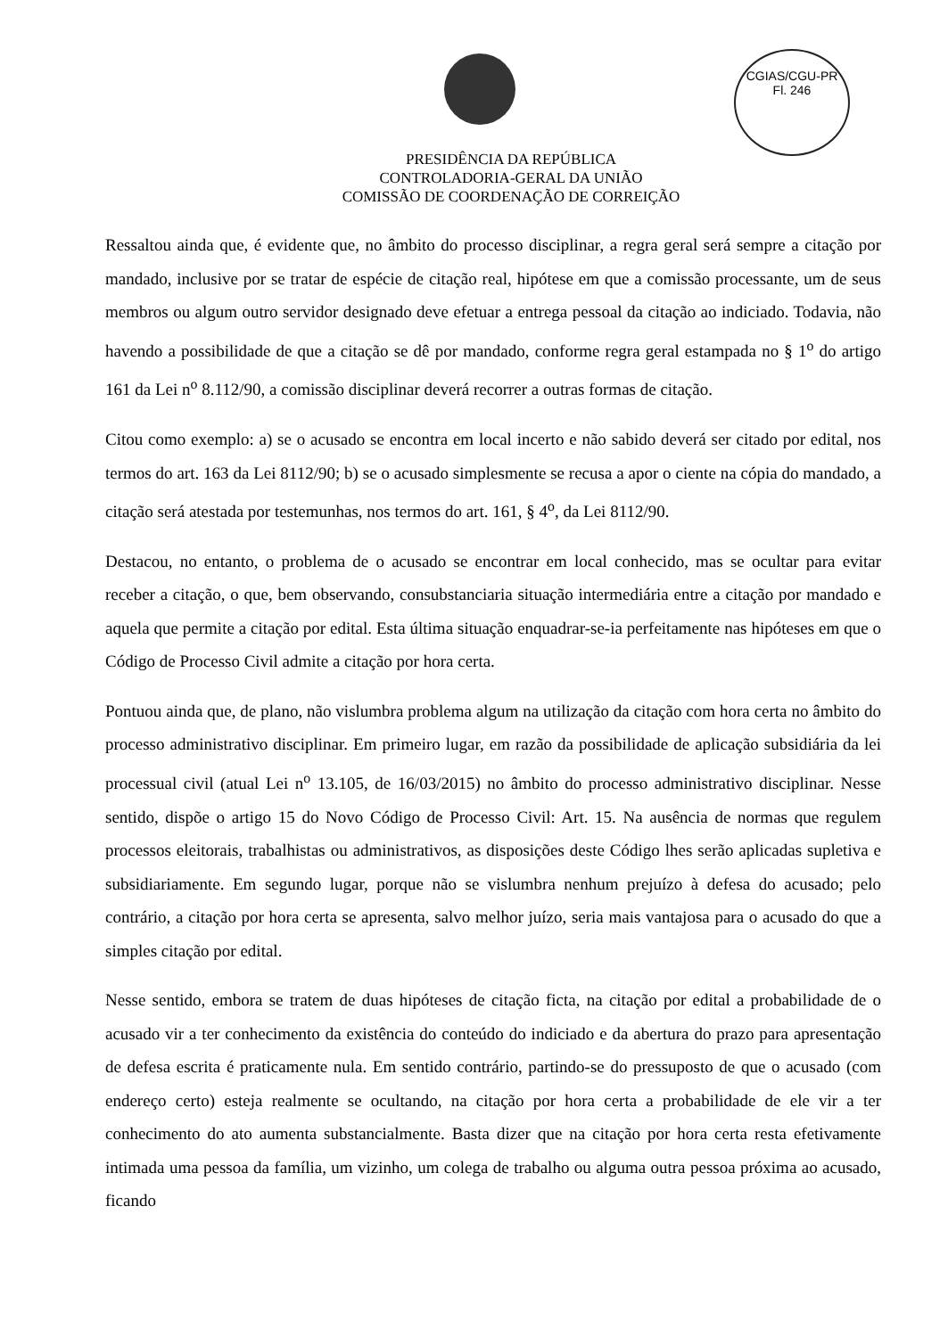CGIAS/CGU-PR
Fl. 246
PRESIDÊNCIA DA REPÚBLICA
CONTROLADORIA-GERAL DA UNIÃO
COMISSÃO DE COORDENAÇÃO DE CORREIÇÃO
Ressaltou ainda que, é evidente que, no âmbito do processo disciplinar, a regra geral será sempre a citação por mandado, inclusive por se tratar de espécie de citação real, hipótese em que a comissão processante, um de seus membros ou algum outro servidor designado deve efetuar a entrega pessoal da citação ao indiciado. Todavia, não havendo a possibilidade de que a citação se dê por mandado, conforme regra geral estampada no § 1<sup>o</sup> do artigo 161 da Lei n<sup>o</sup> 8.112/90, a comissão disciplinar deverá recorrer a outras formas de citação.
Citou como exemplo: a) se o acusado se encontra em local incerto e não sabido deverá ser citado por edital, nos termos do art. 163 da Lei 8112/90; b) se o acusado simplesmente se recusa a apor o ciente na cópia do mandado, a citação será atestada por testemunhas, nos termos do art. 161, § 4<sup>o</sup>, da Lei 8112/90.
Destacou, no entanto, o problema de o acusado se encontrar em local conhecido, mas se ocultar para evitar receber a citação, o que, bem observando, consubstanciaria situação intermediária entre a citação por mandado e aquela que permite a citação por edital. Esta última situação enquadrar-se-ia perfeitamente nas hipóteses em que o Código de Processo Civil admite a citação por hora certa.
Pontuou ainda que, de plano, não vislumbra problema algum na utilização da citação com hora certa no âmbito do processo administrativo disciplinar. Em primeiro lugar, em razão da possibilidade de aplicação subsidiária da lei processual civil (atual Lei n<sup>o</sup> 13.105, de 16/03/2015) no âmbito do processo administrativo disciplinar. Nesse sentido, dispõe o artigo 15 do Novo Código de Processo Civil: Art. 15. Na ausência de normas que regulem processos eleitorais, trabalhistas ou administrativos, as disposições deste Código lhes serão aplicadas supletiva e subsidiariamente. Em segundo lugar, porque não se vislumbra nenhum prejuízo à defesa do acusado; pelo contrário, a citação por hora certa se apresenta, salvo melhor juízo, seria mais vantajosa para o acusado do que a simples citação por edital.
Nesse sentido, embora se tratem de duas hipóteses de citação ficta, na citação por edital a probabilidade de o acusado vir a ter conhecimento da existência do conteúdo do indiciado e da abertura do prazo para apresentação de defesa escrita é praticamente nula. Em sentido contrário, partindo-se do pressuposto de que o acusado (com endereço certo) esteja realmente se ocultando, na citação por hora certa a probabilidade de ele vir a ter conhecimento do ato aumenta substancialmente. Basta dizer que na citação por hora certa resta efetivamente intimada uma pessoa da família, um vizinho, um colega de trabalho ou alguma outra pessoa próxima ao acusado, ficando